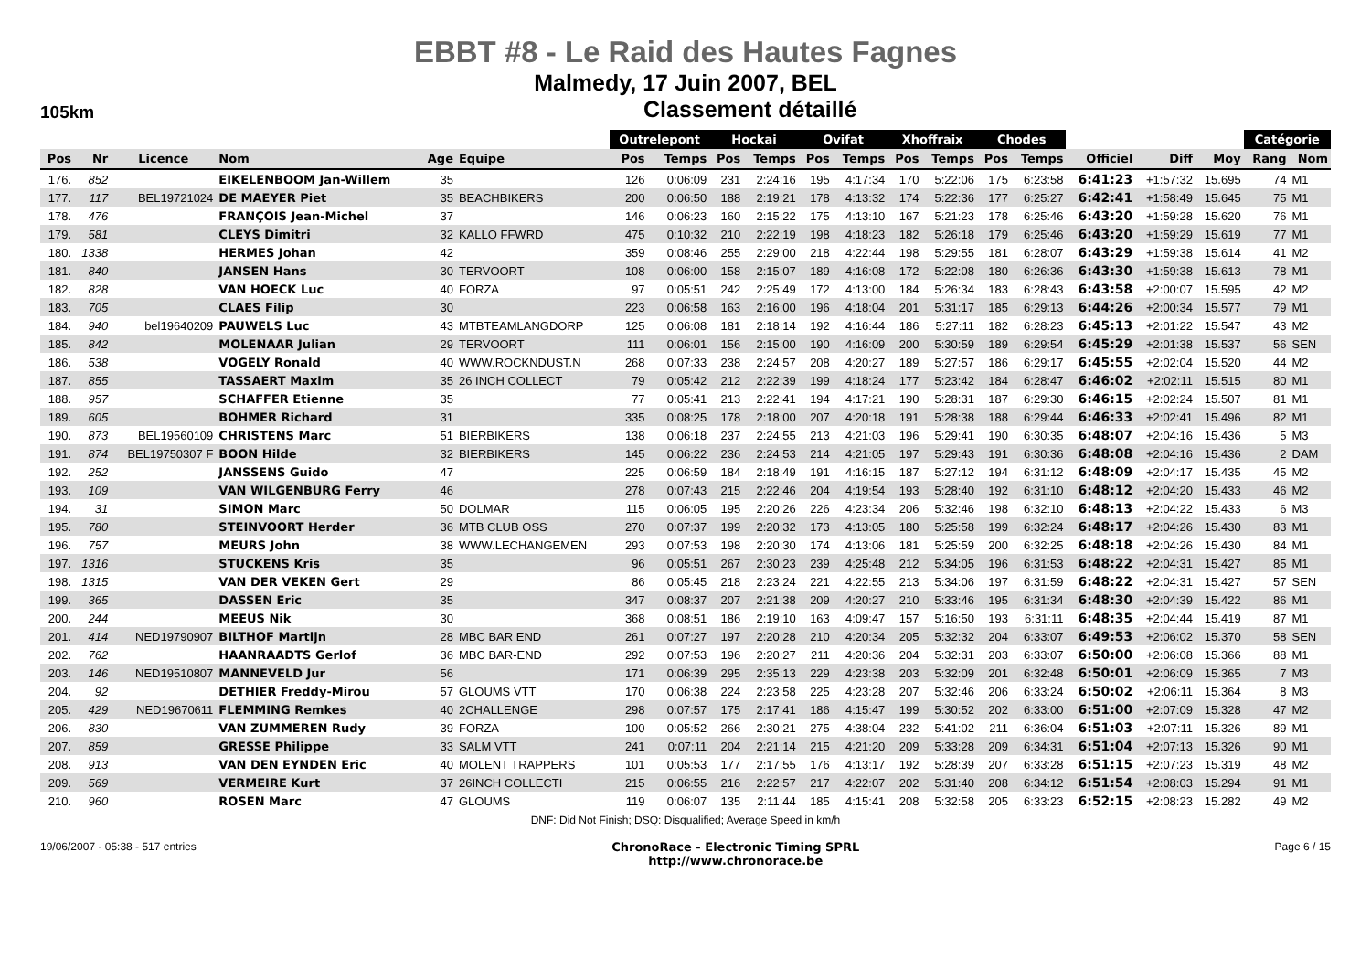EBBT #8 - Le Raid des Hautes Fagnes
Malmedy, 17 Juin 2007, BEL
105km
Classement détaillé
| | | | | | | Outrelepont | | Hockai | | Ovifat | | Xhoffraix | | Chodes | | | | | Catégorie | |
| --- | --- | --- | --- | --- | --- | --- | --- | --- | --- | --- | --- | --- | --- | --- | --- | --- | --- | --- | --- | --- |
| Pos | Nr | Licence | Nom | Age | Equipe | Pos | Temps | Pos | Temps | Pos | Temps | Pos | Temps | Pos | Temps | Officiel | Diff | Moy | Rang | Nom |
| 176. | 852 | | EIKELENBOOM Jan-Willem | 35 | | 126 | 0:06:09 | 231 | 2:24:16 | 195 | 4:17:34 | 170 | 5:22:06 | 175 | 6:23:58 | 6:41:23 | +1:57:32 | 15.695 | 74 | M1 |
| 177. | 117 | BEL19721024 | DE MAEYER Piet | 35 | BEACHBIKERS | 200 | 0:06:50 | 188 | 2:19:21 | 178 | 4:13:32 | 174 | 5:22:36 | 177 | 6:25:27 | 6:42:41 | +1:58:49 | 15.645 | 75 | M1 |
| 178. | 476 | | FRANÇOIS Jean-Michel | 37 | | 146 | 0:06:23 | 160 | 2:15:22 | 175 | 4:13:10 | 167 | 5:21:23 | 178 | 6:25:46 | 6:43:20 | +1:59:28 | 15.620 | 76 | M1 |
| 179. | 581 | | CLEYS Dimitri | 32 | KALLO FFWRD | 475 | 0:10:32 | 210 | 2:22:19 | 198 | 4:18:23 | 182 | 5:26:18 | 179 | 6:25:46 | 6:43:20 | +1:59:29 | 15.619 | 77 | M1 |
| 180. | 1338 | | HERMES Johan | 42 | | 359 | 0:08:46 | 255 | 2:29:00 | 218 | 4:22:44 | 198 | 5:29:55 | 181 | 6:28:07 | 6:43:29 | +1:59:38 | 15.614 | 41 | M2 |
| 181. | 840 | | JANSEN Hans | 30 | TERVOORT | 108 | 0:06:00 | 158 | 2:15:07 | 189 | 4:16:08 | 172 | 5:22:08 | 180 | 6:26:36 | 6:43:30 | +1:59:38 | 15.613 | 78 | M1 |
| 182. | 828 | | VAN HOECK Luc | 40 | FORZA | 97 | 0:05:51 | 242 | 2:25:49 | 172 | 4:13:00 | 184 | 5:26:34 | 183 | 6:28:43 | 6:43:58 | +2:00:07 | 15.595 | 42 | M2 |
| 183. | 705 | | CLAES Filip | 30 | | 223 | 0:06:58 | 163 | 2:16:00 | 196 | 4:18:04 | 201 | 5:31:17 | 185 | 6:29:13 | 6:44:26 | +2:00:34 | 15.577 | 79 | M1 |
| 184. | 940 | bel19640209 | PAUWELS Luc | 43 | MTBTEAMLANGDORP | 125 | 0:06:08 | 181 | 2:18:14 | 192 | 4:16:44 | 186 | 5:27:11 | 182 | 6:28:23 | 6:45:13 | +2:01:22 | 15.547 | 43 | M2 |
| 185. | 842 | | MOLENAAR Julian | 29 | TERVOORT | 111 | 0:06:01 | 156 | 2:15:00 | 190 | 4:16:09 | 200 | 5:30:59 | 189 | 6:29:54 | 6:45:29 | +2:01:38 | 15.537 | 56 | SEN |
| 186. | 538 | | VOGELY Ronald | 40 | WWW.ROCKNDUST.N | 268 | 0:07:33 | 238 | 2:24:57 | 208 | 4:20:27 | 189 | 5:27:57 | 186 | 6:29:17 | 6:45:55 | +2:02:04 | 15.520 | 44 | M2 |
| 187. | 855 | | TASSAERT Maxim | 35 | 26 INCH COLLECT | 79 | 0:05:42 | 212 | 2:22:39 | 199 | 4:18:24 | 177 | 5:23:42 | 184 | 6:28:47 | 6:46:02 | +2:02:11 | 15.515 | 80 | M1 |
| 188. | 957 | | SCHAFFER Etienne | 35 | | 77 | 0:05:41 | 213 | 2:22:41 | 194 | 4:17:21 | 190 | 5:28:31 | 187 | 6:29:30 | 6:46:15 | +2:02:24 | 15.507 | 81 | M1 |
| 189. | 605 | | BOHMER Richard | 31 | | 335 | 0:08:25 | 178 | 2:18:00 | 207 | 4:20:18 | 191 | 5:28:38 | 188 | 6:29:44 | 6:46:33 | +2:02:41 | 15.496 | 82 | M1 |
| 190. | 873 | BEL19560109 | CHRISTENS Marc | 51 | BIERBIKERS | 138 | 0:06:18 | 237 | 2:24:55 | 213 | 4:21:03 | 196 | 5:29:41 | 190 | 6:30:35 | 6:48:07 | +2:04:16 | 15.436 | 5 | M3 |
| 191. | 874 | BEL19750307 F | BOON Hilde | 32 | BIERBIKERS | 145 | 0:06:22 | 236 | 2:24:53 | 214 | 4:21:05 | 197 | 5:29:43 | 191 | 6:30:36 | 6:48:08 | +2:04:16 | 15.436 | 2 | DAM |
| 192. | 252 | | JANSSENS Guido | 47 | | 225 | 0:06:59 | 184 | 2:18:49 | 191 | 4:16:15 | 187 | 5:27:12 | 194 | 6:31:12 | 6:48:09 | +2:04:17 | 15.435 | 45 | M2 |
| 193. | 109 | | VAN WILGENBURG Ferry | 46 | | 278 | 0:07:43 | 215 | 2:22:46 | 204 | 4:19:54 | 193 | 5:28:40 | 192 | 6:31:10 | 6:48:12 | +2:04:20 | 15.433 | 46 | M2 |
| 194. | 31 | | SIMON Marc | 50 | DOLMAR | 115 | 0:06:05 | 195 | 2:20:26 | 226 | 4:23:34 | 206 | 5:32:46 | 198 | 6:32:10 | 6:48:13 | +2:04:22 | 15.433 | 6 | M3 |
| 195. | 780 | | STEINVOORT Herder | 36 | MTB CLUB OSS | 270 | 0:07:37 | 199 | 2:20:32 | 173 | 4:13:05 | 180 | 5:25:58 | 199 | 6:32:24 | 6:48:17 | +2:04:26 | 15.430 | 83 | M1 |
| 196. | 757 | | MEURS John | 38 | WWW.LECHANGEMEN | 293 | 0:07:53 | 198 | 2:20:30 | 174 | 4:13:06 | 181 | 5:25:59 | 200 | 6:32:25 | 6:48:18 | +2:04:26 | 15.430 | 84 | M1 |
| 197. | 1316 | | STUCKENS Kris | 35 | | 96 | 0:05:51 | 267 | 2:30:23 | 239 | 4:25:48 | 212 | 5:34:05 | 196 | 6:31:53 | 6:48:22 | +2:04:31 | 15.427 | 85 | M1 |
| 198. | 1315 | | VAN DER VEKEN Gert | 29 | | 86 | 0:05:45 | 218 | 2:23:24 | 221 | 4:22:55 | 213 | 5:34:06 | 197 | 6:31:59 | 6:48:22 | +2:04:31 | 15.427 | 57 | SEN |
| 199. | 365 | | DASSEN Eric | 35 | | 347 | 0:08:37 | 207 | 2:21:38 | 209 | 4:20:27 | 210 | 5:33:46 | 195 | 6:31:34 | 6:48:30 | +2:04:39 | 15.422 | 86 | M1 |
| 200. | 244 | | MEEUS Nik | 30 | | 368 | 0:08:51 | 186 | 2:19:10 | 163 | 4:09:47 | 157 | 5:16:50 | 193 | 6:31:11 | 6:48:35 | +2:04:44 | 15.419 | 87 | M1 |
| 201. | 414 | NED19790907 | BILTHOF Martijn | 28 | MBC BAR END | 261 | 0:07:27 | 197 | 2:20:28 | 210 | 4:20:34 | 205 | 5:32:32 | 204 | 6:33:07 | 6:49:53 | +2:06:02 | 15.370 | 58 | SEN |
| 202. | 762 | | HAANRAADTS Gerlof | 36 | MBC BAR-END | 292 | 0:07:53 | 196 | 2:20:27 | 211 | 4:20:36 | 204 | 5:32:31 | 203 | 6:33:07 | 6:50:00 | +2:06:08 | 15.366 | 88 | M1 |
| 203. | 146 | NED19510807 | MANNEVELD Jur | 56 | | 171 | 0:06:39 | 295 | 2:35:13 | 229 | 4:23:38 | 203 | 5:32:09 | 201 | 6:32:48 | 6:50:01 | +2:06:09 | 15.365 | 7 | M3 |
| 204. | 92 | | DETHIER Freddy-Mirou | 57 | GLOUMS VTT | 170 | 0:06:38 | 224 | 2:23:58 | 225 | 4:23:28 | 207 | 5:32:46 | 206 | 6:33:24 | 6:50:02 | +2:06:11 | 15.364 | 8 | M3 |
| 205. | 429 | NED19670611 | FLEMMING Remkes | 40 | 2CHALLENGE | 298 | 0:07:57 | 175 | 2:17:41 | 186 | 4:15:47 | 199 | 5:30:52 | 202 | 6:33:00 | 6:51:00 | +2:07:09 | 15.328 | 47 | M2 |
| 206. | 830 | | VAN ZUMMEREN Rudy | 39 | FORZA | 100 | 0:05:52 | 266 | 2:30:21 | 275 | 4:38:04 | 232 | 5:41:02 | 211 | 6:36:04 | 6:51:03 | +2:07:11 | 15.326 | 89 | M1 |
| 207. | 859 | | GRESSE Philippe | 33 | SALM VTT | 241 | 0:07:11 | 204 | 2:21:14 | 215 | 4:21:20 | 209 | 5:33:28 | 209 | 6:34:31 | 6:51:04 | +2:07:13 | 15.326 | 90 | M1 |
| 208. | 913 | | VAN DEN EYNDEN Eric | 40 | MOLENT TRAPPERS | 101 | 0:05:53 | 177 | 2:17:55 | 176 | 4:13:17 | 192 | 5:28:39 | 207 | 6:33:28 | 6:51:15 | +2:07:23 | 15.319 | 48 | M2 |
| 209. | 569 | | VERMEIRE Kurt | 37 | 26INCH COLLECTI | 215 | 0:06:55 | 216 | 2:22:57 | 217 | 4:22:07 | 202 | 5:31:40 | 208 | 6:34:12 | 6:51:54 | +2:08:03 | 15.294 | 91 | M1 |
| 210. | 960 | | ROSEN Marc | 47 | GLOUMS | 119 | 0:06:07 | 135 | 2:11:44 | 185 | 4:15:41 | 208 | 5:32:58 | 205 | 6:33:23 | 6:52:15 | +2:08:23 | 15.282 | 49 | M2 |
DNF: Did Not Finish; DSQ: Disqualified; Average Speed in km/h
19/06/2007 - 05:38 - 517 entries ChronoRace - Electronic Timing SPRL
http://www.chronorace.be Page 6 / 15